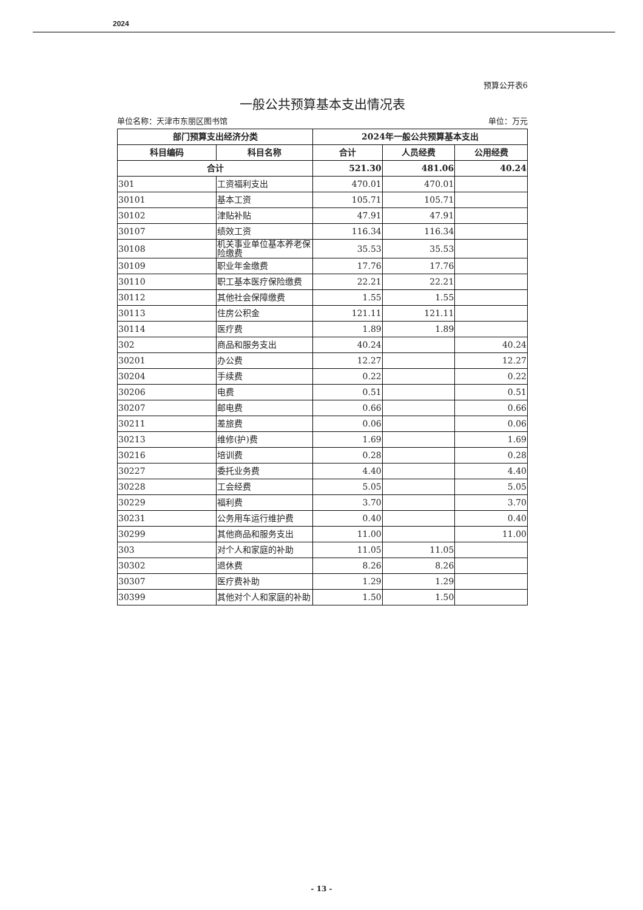2024
预算公开表6
一般公共预算基本支出情况表
单位名称：天津市东丽区图书馆 单位：万元
| 部门预算支出经济分类 | | 2024年一般公共预算基本支出 | | |
| --- | --- | --- | --- | --- |
| 科目编码 | 科目名称 | 合计 | 人员经费 | 公用经费 |
| 合计 | | 521.30 | 481.06 | 40.24 |
| 301 | 工资福利支出 | 470.01 | 470.01 | |
| 30101 | 基本工资 | 105.71 | 105.71 | |
| 30102 | 津贴补贴 | 47.91 | 47.91 | |
| 30107 | 绩效工资 | 116.34 | 116.34 | |
| 30108 | 机关事业单位基本养老保险缴费 | 35.53 | 35.53 | |
| 30109 | 职业年金缴费 | 17.76 | 17.76 | |
| 30110 | 职工基本医疗保险缴费 | 22.21 | 22.21 | |
| 30112 | 其他社会保障缴费 | 1.55 | 1.55 | |
| 30113 | 住房公积金 | 121.11 | 121.11 | |
| 30114 | 医疗费 | 1.89 | 1.89 | |
| 302 | 商品和服务支出 | 40.24 | | 40.24 |
| 30201 | 办公费 | 12.27 | | 12.27 |
| 30204 | 手续费 | 0.22 | | 0.22 |
| 30206 | 电费 | 0.51 | | 0.51 |
| 30207 | 邮电费 | 0.66 | | 0.66 |
| 30211 | 差旅费 | 0.06 | | 0.06 |
| 30213 | 维修(护)费 | 1.69 | | 1.69 |
| 30216 | 培训费 | 0.28 | | 0.28 |
| 30227 | 委托业务费 | 4.40 | | 4.40 |
| 30228 | 工会经费 | 5.05 | | 5.05 |
| 30229 | 福利费 | 3.70 | | 3.70 |
| 30231 | 公务用车运行维护费 | 0.40 | | 0.40 |
| 30299 | 其他商品和服务支出 | 11.00 | | 11.00 |
| 303 | 对个人和家庭的补助 | 11.05 | 11.05 | |
| 30302 | 退休费 | 8.26 | 8.26 | |
| 30307 | 医疗费补助 | 1.29 | 1.29 | |
| 30399 | 其他对个人和家庭的补助 | 1.50 | 1.50 | |
- 13 -